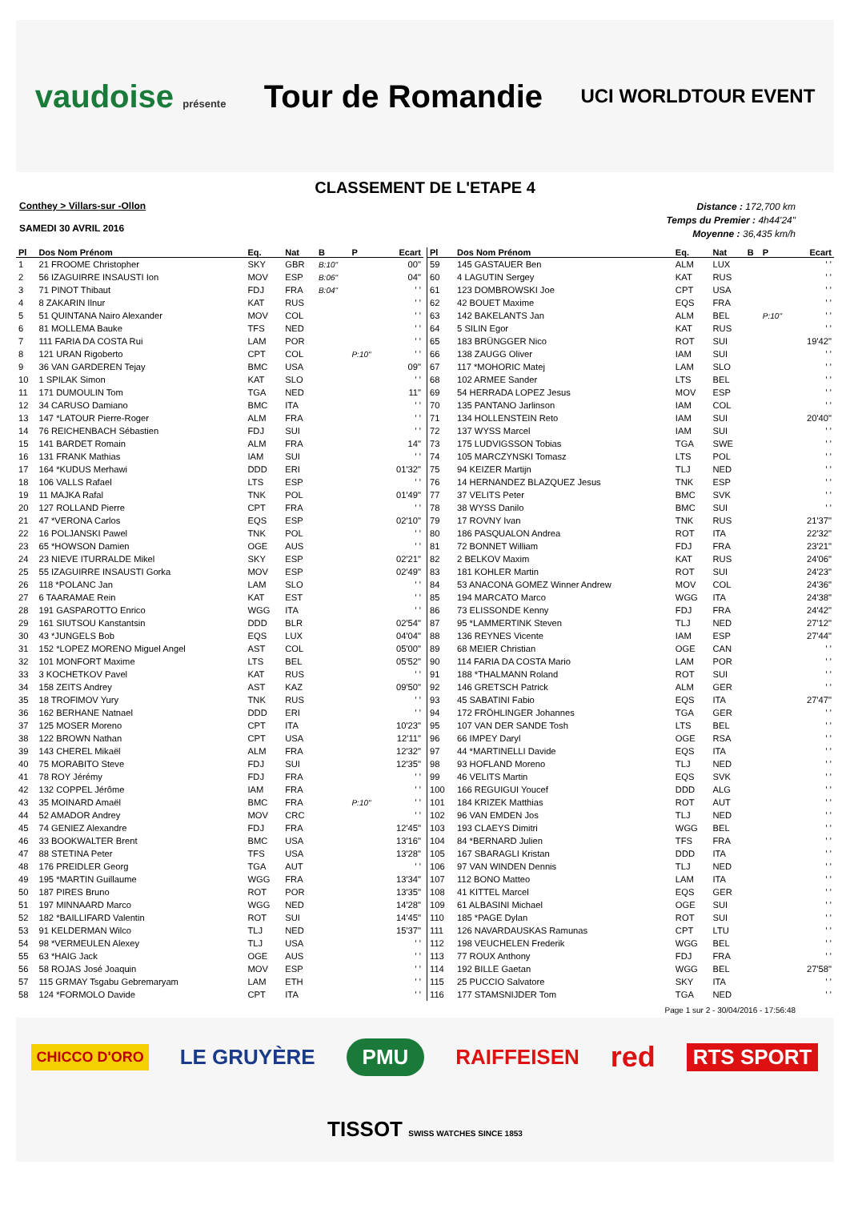vaudoise présente
Tour de Romandie
UCI WORLDTOUR EVENT
CLASSEMENT DE L'ETAPE 4
Conthey > Villars-sur -Ollon
SAMEDI 30 AVRIL 2016
Distance : 172,700 km
Temps du Premier : 4h44'24"
Moyenne : 36,435 km/h
| Pl | Dos Nom Prénom | Eq. | Nat | B | P | Ecart |
| --- | --- | --- | --- | --- | --- | --- |
| 1 | 21 FROOME Christopher | SKY | GBR | B:10" | | 00" |
| 2 | 56 IZAGUIRRE INSAUSTI Ion | MOV | ESP | B:06" | | 04" |
| 3 | 71 PINOT Thibaut | FDJ | FRA | B:04" | | ' ' |
| 4 | 8 ZAKARIN Ilnur | KAT | RUS | | | ' ' |
| 5 | 51 QUINTANA Nairo Alexander | MOV | COL | | | ' ' |
| 6 | 81 MOLLEMA Bauke | TFS | NED | | | ' ' |
| 7 | 111 FARIA DA COSTA Rui | LAM | POR | | | ' ' |
| 8 | 121 URAN Rigoberto | CPT | COL | | P:10" | ' ' |
| 9 | 36 VAN GARDEREN Tejay | BMC | USA | | | 09" |
| 10 | 1 SPILAK Simon | KAT | SLO | | | ' ' |
| 11 | 171 DUMOULIN Tom | TGA | NED | | | 11" |
| 12 | 34 CARUSO Damiano | BMC | ITA | | | ' ' |
| 13 | 147 *LATOUR Pierre-Roger | ALM | FRA | | | ' ' |
| 14 | 76 REICHENBACH Sébastien | FDJ | SUI | | | ' ' |
| 15 | 141 BARDET Romain | ALM | FRA | | | 14" |
| 16 | 131 FRANK Mathias | IAM | SUI | | | ' ' |
| 17 | 164 *KUDUS Merhawi | DDD | ERI | | | 01'32" |
| 18 | 106 VALLS Rafael | LTS | ESP | | | ' ' |
| 19 | 11 MAJKA Rafal | TNK | POL | | | 01'49" |
| 20 | 127 ROLLAND Pierre | CPT | FRA | | | ' ' |
| 21 | 47 *VERONA Carlos | EQS | ESP | | | 02'10" |
| 22 | 16 POLJANSKI Pawel | TNK | POL | | | ' ' |
| 23 | 65 *HOWSON Damien | OGE | AUS | | | ' ' |
| 24 | 23 NIEVE ITURRALDE Mikel | SKY | ESP | | | 02'21" |
| 25 | 55 IZAGUIRRE INSAUSTI Gorka | MOV | ESP | | | 02'49" |
| 26 | 118 *POLANC Jan | LAM | SLO | | | ' ' |
| 27 | 6 TAARAMAE Rein | KAT | EST | | | ' ' |
| 28 | 191 GASPAROTTO Enrico | WGG | ITA | | | ' ' |
| 29 | 161 SIUTSOU Kanstantsin | DDD | BLR | | | 02'54" |
| 30 | 43 *JUNGELS Bob | EQS | LUX | | | 04'04" |
| 31 | 152 *LOPEZ MORENO Miguel Angel | AST | COL | | | 05'00" |
| 32 | 101 MONFORT Maxime | LTS | BEL | | | 05'52" |
| 33 | 3 KOCHETKOV Pavel | KAT | RUS | | | ' ' |
| 34 | 158 ZEITS Andrey | AST | KAZ | | | 09'50" |
| 35 | 18 TROFIMOV Yury | TNK | RUS | | | ' ' |
| 36 | 162 BERHANE Natnael | DDD | ERI | | | ' ' |
| 37 | 125 MOSER Moreno | CPT | ITA | | | 10'23" |
| 38 | 122 BROWN Nathan | CPT | USA | | | 12'11" |
| 39 | 143 CHEREL Mikaël | ALM | FRA | | | 12'32" |
| 40 | 75 MORABITO Steve | FDJ | SUI | | | 12'35" |
| 41 | 78 ROY Jérémy | FDJ | FRA | | | ' ' |
| 42 | 132 COPPEL Jérôme | IAM | FRA | | | ' ' |
| 43 | 35 MOINARD Amaël | BMC | FRA | | P:10" | ' ' |
| 44 | 52 AMADOR Andrey | MOV | CRC | | | ' ' |
| 45 | 74 GENIEZ Alexandre | FDJ | FRA | | | 12'45" |
| 46 | 33 BOOKWALTER Brent | BMC | USA | | | 13'16" |
| 47 | 88 STETINA Peter | TFS | USA | | | 13'28" |
| 48 | 176 PREIDLER Georg | TGA | AUT | | | ' ' |
| 49 | 195 *MARTIN Guillaume | WGG | FRA | | | 13'34" |
| 50 | 187 PIRES Bruno | ROT | POR | | | 13'35" |
| 51 | 197 MINNAARD Marco | WGG | NED | | | 14'28" |
| 52 | 182 *BAILLIFARD Valentin | ROT | SUI | | | 14'45" |
| 53 | 91 KELDERMAN Wilco | TLJ | NED | | | 15'37" |
| 54 | 98 *VERMEULEN Alexey | TLJ | USA | | | ' ' |
| 55 | 63 *HAIG Jack | OGE | AUS | | | ' ' |
| 56 | 58 ROJAS José Joaquin | MOV | ESP | | | ' ' |
| 57 | 115 GRMAY Tsgabu Gebremaryam | LAM | ETH | | | ' ' |
| 58 | 124 *FORMOLO Davide | CPT | ITA | | | ' ' |
| Pl | Dos Nom Prénom | Eq. | Nat | B | P | Ecart |
| --- | --- | --- | --- | --- | --- | --- |
| 59 | 145 GASTAUER Ben | ALM | LUX | | | ' ' |
| 60 | 4 LAGUTIN Sergey | KAT | RUS | | | ' ' |
| 61 | 123 DOMBROWSKI Joe | CPT | USA | | | ' ' |
| 62 | 42 BOUET Maxime | EQS | FRA | | | ' ' |
| 63 | 142 BAKELANTS Jan | ALM | BEL | | P:10" | ' ' |
| 64 | 5 SILIN Egor | KAT | RUS | | | ' ' |
| 65 | 183 BRÜNGGER Nico | ROT | SUI | | | 19'42" |
| 66 | 138 ZAUGG Oliver | IAM | SUI | | | ' ' |
| 67 | 117 *MOHORIC Matej | LAM | SLO | | | ' ' |
| 68 | 102 ARMEE Sander | LTS | BEL | | | ' ' |
| 69 | 54 HERRADA LOPEZ Jesus | MOV | ESP | | | ' ' |
| 70 | 135 PANTANO Jarlinson | IAM | COL | | | ' ' |
| 71 | 134 HOLLENSTEIN Reto | IAM | SUI | | | 20'40" |
| 72 | 137 WYSS Marcel | IAM | SUI | | | ' ' |
| 73 | 175 LUDVIGSSON Tobias | TGA | SWE | | | ' ' |
| 74 | 105 MARCZYNSKI Tomasz | LTS | POL | | | ' ' |
| 75 | 94 KEIZER Martijn | TLJ | NED | | | ' ' |
| 76 | 14 HERNANDEZ BLAZQUEZ Jesus | TNK | ESP | | | ' ' |
| 77 | 37 VELITS Peter | BMC | SVK | | | ' ' |
| 78 | 38 WYSS Danilo | BMC | SUI | | | ' ' |
| 79 | 17 ROVNY Ivan | TNK | RUS | | | 21'37" |
| 80 | 186 PASQUALON Andrea | ROT | ITA | | | 22'32" |
| 81 | 72 BONNET William | FDJ | FRA | | | 23'21" |
| 82 | 2 BELKOV Maxim | KAT | RUS | | | 24'06" |
| 83 | 181 KOHLER Martin | ROT | SUI | | | 24'23" |
| 84 | 53 ANACONA GOMEZ Winner Andrew | MOV | COL | | | 24'36" |
| 85 | 194 MARCATO Marco | WGG | ITA | | | 24'38" |
| 86 | 73 ELISSONDE Kenny | FDJ | FRA | | | 24'42" |
| 87 | 95 *LAMMERTINK Steven | TLJ | NED | | | 27'12" |
| 88 | 136 REYNES Vicente | IAM | ESP | | | 27'44" |
| 89 | 68 MEIER Christian | OGE | CAN | | | ' ' |
| 90 | 114 FARIA DA COSTA Mario | LAM | POR | | | ' ' |
| 91 | 188 *THALMANN Roland | ROT | SUI | | | ' ' |
| 92 | 146 GRETSCH Patrick | ALM | GER | | | ' ' |
| 93 | 45 SABATINI Fabio | EQS | ITA | | | 27'47" |
| 94 | 172 FRÖHLINGER Johannes | TGA | GER | | | ' ' |
| 95 | 107 VAN DER SANDE Tosh | LTS | BEL | | | ' ' |
| 96 | 66 IMPEY Daryl | OGE | RSA | | | ' ' |
| 97 | 44 *MARTINELLI Davide | EQS | ITA | | | ' ' |
| 98 | 93 HOFLAND Moreno | TLJ | NED | | | ' ' |
| 99 | 46 VELITS Martin | EQS | SVK | | | ' ' |
| 100 | 166 REGUIGUI Youcef | DDD | ALG | | | ' ' |
| 101 | 184 KRIZEK Matthias | ROT | AUT | | | ' ' |
| 102 | 96 VAN EMDEN Jos | TLJ | NED | | | ' ' |
| 103 | 193 CLAEYS Dimitri | WGG | BEL | | | ' ' |
| 104 | 84 *BERNARD Julien | TFS | FRA | | | ' ' |
| 105 | 167 SBARAGLI Kristan | DDD | ITA | | | ' ' |
| 106 | 97 VAN WINDEN Dennis | TLJ | NED | | | ' ' |
| 107 | 112 BONO Matteo | LAM | ITA | | | ' ' |
| 108 | 41 KITTEL Marcel | EQS | GER | | | ' ' |
| 109 | 61 ALBASINI Michael | OGE | SUI | | | ' ' |
| 110 | 185 *PAGE Dylan | ROT | SUI | | | ' ' |
| 111 | 126 NAVARDAUSKAS Ramunas | CPT | LTU | | | ' ' |
| 112 | 198 VEUCHELEN Frederik | WGG | BEL | | | ' ' |
| 113 | 77 ROUX Anthony | FDJ | FRA | | | ' ' |
| 114 | 192 BILLE Gaetan | WGG | BEL | | | 27'58" |
| 115 | 25 PUCCIO Salvatore | SKY | ITA | | | ' ' |
| 116 | 177 STAMSNIJDER Tom | TGA | NED | | | ' ' |
Page 1 sur 2 - 30/04/2016 - 17:56:48
CHICCO D'ORO LE GRUYÈRE PMU RAIFFEISEN red RTS SPORT TISSOT SWISS WATCHES SINCE 1853